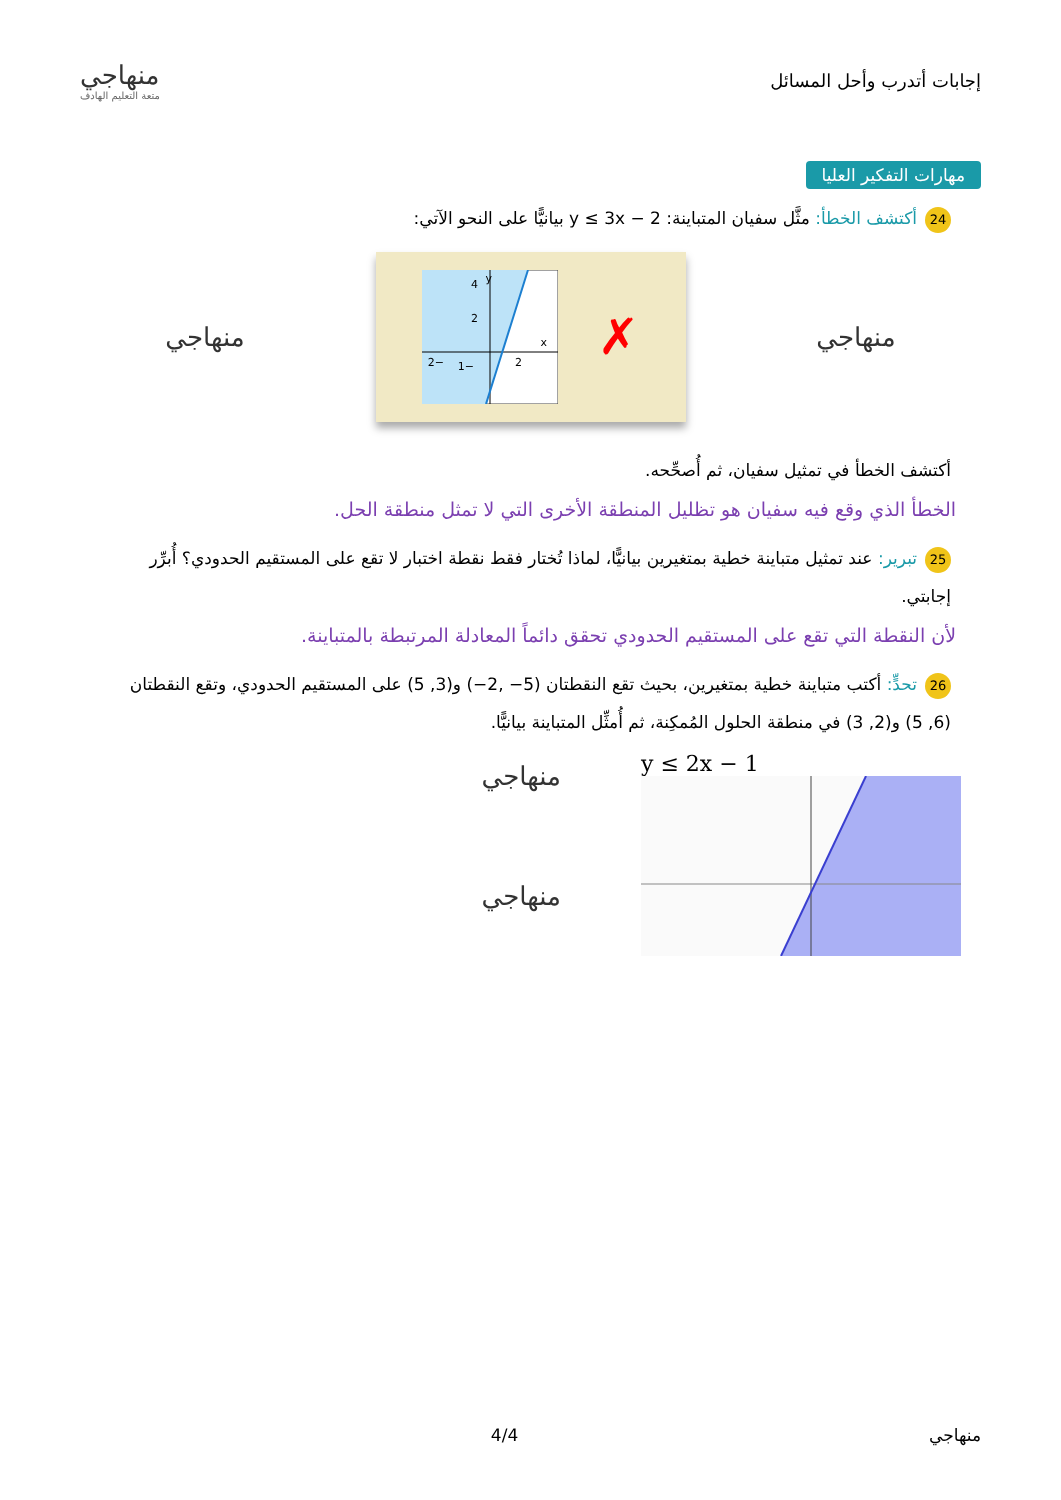إجابات أتدرب وأحل المسائل
منهاجي
متعة التعليم الهادف
مهارات التفكير العليا
24 أكتشف الخطأ: مثَّل سفيان المتباينة: y ≤ 3x − 2 بيانيًّا على النحو الآتي:
منهاجي
✗
y
x
4
2
2
−2
−1
منهاجي
أكتشف الخطأ في تمثيل سفيان، ثم أُصحِّحه.
الخطأ الذي وقع فيه سفيان هو تظليل المنطقة الأخرى التي لا تمثل منطقة الحل.
25 تبرير: عند تمثيل متباينة خطية بمتغيرين بيانيًّا، لماذا تُختار فقط نقطة اختبار لا تقع على المستقيم الحدودي؟ أُبرِّر إجابتي.
لأن النقطة التي تقع على المستقيم الحدودي تحقق دائماً المعادلة المرتبطة بالمتباينة.
26 تحدٍّ: أكتب متباينة خطية بمتغيرين، بحيث تقع النقطتان (5− ,2−) و(3, 5) على المستقيم الحدودي، وتقع النقطتان (6, 5) و(2, 3) في منطقة الحلول المُمكِنة، ثم أُمثِّل المتباينة بيانيًّا.
y ≤ 2x − 1
منهاجي
منهاجي
منهاجي 4/4